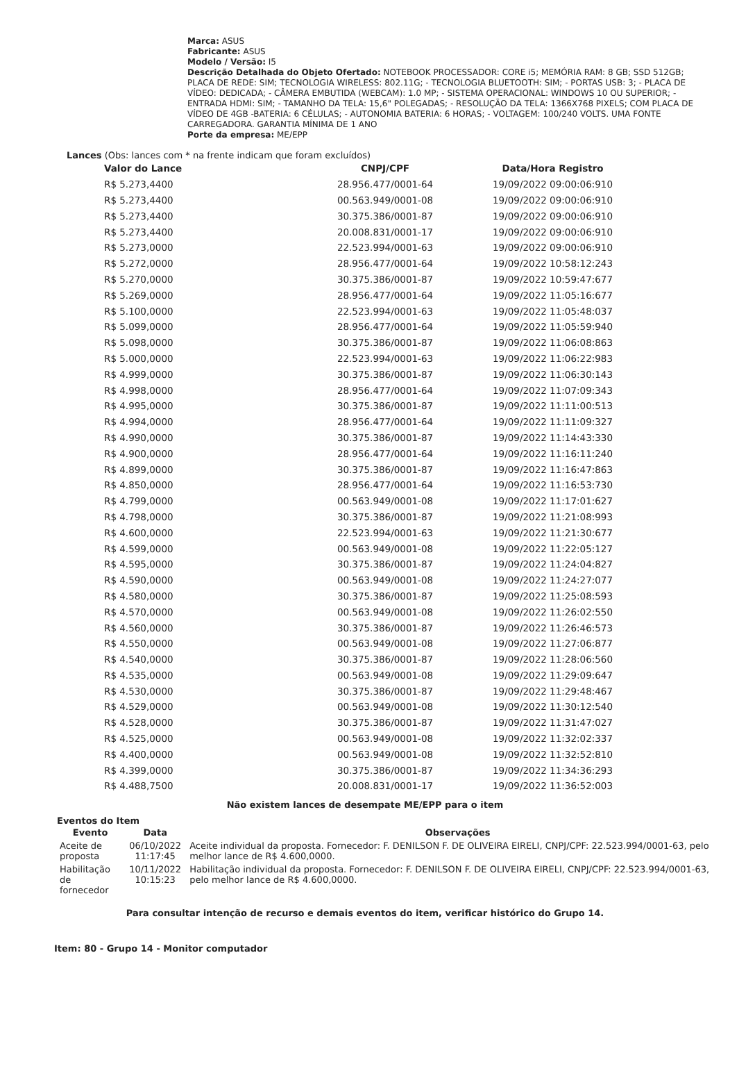Marca: ASUS
Fabricante: ASUS
Modelo / Versão: I5
Descrição Detalhada do Objeto Ofertado: NOTEBOOK PROCESSADOR: CORE i5; MEMÓRIA RAM: 8 GB; SSD 512GB; PLACA DE REDE: SIM; TECNOLOGIA WIRELESS: 802.11G; - TECNOLOGIA BLUETOOTH: SIM; - PORTAS USB: 3; - PLACA DE VÍDEO: DEDICADA; - CÂMERA EMBUTIDA (WEBCAM): 1.0 MP; - SISTEMA OPERACIONAL: WINDOWS 10 OU SUPERIOR; - ENTRADA HDMI: SIM; - TAMANHO DA TELA: 15,6" POLEGADAS; - RESOLUÇÃO DA TELA: 1366X768 PIXELS; COM PLACA DE VÍDEO DE 4GB -BATERIA: 6 CÉLULAS; - AUTONOMIA BATERIA: 6 HORAS; - VOLTAGEM: 100/240 VOLTS. UMA FONTE CARREGADORA. GARANTIA MÍNIMA DE 1 ANO
Porte da empresa: ME/EPP
Lances (Obs: lances com * na frente indicam que foram excluídos)
| Valor do Lance | CNPJ/CPF | Data/Hora Registro |
| --- | --- | --- |
| R$ 5.273,4400 | 28.956.477/0001-64 | 19/09/2022 09:00:06:910 |
| R$ 5.273,4400 | 00.563.949/0001-08 | 19/09/2022 09:00:06:910 |
| R$ 5.273,4400 | 30.375.386/0001-87 | 19/09/2022 09:00:06:910 |
| R$ 5.273,4400 | 20.008.831/0001-17 | 19/09/2022 09:00:06:910 |
| R$ 5.273,0000 | 22.523.994/0001-63 | 19/09/2022 09:00:06:910 |
| R$ 5.272,0000 | 28.956.477/0001-64 | 19/09/2022 10:58:12:243 |
| R$ 5.270,0000 | 30.375.386/0001-87 | 19/09/2022 10:59:47:677 |
| R$ 5.269,0000 | 28.956.477/0001-64 | 19/09/2022 11:05:16:677 |
| R$ 5.100,0000 | 22.523.994/0001-63 | 19/09/2022 11:05:48:037 |
| R$ 5.099,0000 | 28.956.477/0001-64 | 19/09/2022 11:05:59:940 |
| R$ 5.098,0000 | 30.375.386/0001-87 | 19/09/2022 11:06:08:863 |
| R$ 5.000,0000 | 22.523.994/0001-63 | 19/09/2022 11:06:22:983 |
| R$ 4.999,0000 | 30.375.386/0001-87 | 19/09/2022 11:06:30:143 |
| R$ 4.998,0000 | 28.956.477/0001-64 | 19/09/2022 11:07:09:343 |
| R$ 4.995,0000 | 30.375.386/0001-87 | 19/09/2022 11:11:00:513 |
| R$ 4.994,0000 | 28.956.477/0001-64 | 19/09/2022 11:11:09:327 |
| R$ 4.990,0000 | 30.375.386/0001-87 | 19/09/2022 11:14:43:330 |
| R$ 4.900,0000 | 28.956.477/0001-64 | 19/09/2022 11:16:11:240 |
| R$ 4.899,0000 | 30.375.386/0001-87 | 19/09/2022 11:16:47:863 |
| R$ 4.850,0000 | 28.956.477/0001-64 | 19/09/2022 11:16:53:730 |
| R$ 4.799,0000 | 00.563.949/0001-08 | 19/09/2022 11:17:01:627 |
| R$ 4.798,0000 | 30.375.386/0001-87 | 19/09/2022 11:21:08:993 |
| R$ 4.600,0000 | 22.523.994/0001-63 | 19/09/2022 11:21:30:677 |
| R$ 4.599,0000 | 00.563.949/0001-08 | 19/09/2022 11:22:05:127 |
| R$ 4.595,0000 | 30.375.386/0001-87 | 19/09/2022 11:24:04:827 |
| R$ 4.590,0000 | 00.563.949/0001-08 | 19/09/2022 11:24:27:077 |
| R$ 4.580,0000 | 30.375.386/0001-87 | 19/09/2022 11:25:08:593 |
| R$ 4.570,0000 | 00.563.949/0001-08 | 19/09/2022 11:26:02:550 |
| R$ 4.560,0000 | 30.375.386/0001-87 | 19/09/2022 11:26:46:573 |
| R$ 4.550,0000 | 00.563.949/0001-08 | 19/09/2022 11:27:06:877 |
| R$ 4.540,0000 | 30.375.386/0001-87 | 19/09/2022 11:28:06:560 |
| R$ 4.535,0000 | 00.563.949/0001-08 | 19/09/2022 11:29:09:647 |
| R$ 4.530,0000 | 30.375.386/0001-87 | 19/09/2022 11:29:48:467 |
| R$ 4.529,0000 | 00.563.949/0001-08 | 19/09/2022 11:30:12:540 |
| R$ 4.528,0000 | 30.375.386/0001-87 | 19/09/2022 11:31:47:027 |
| R$ 4.525,0000 | 00.563.949/0001-08 | 19/09/2022 11:32:02:337 |
| R$ 4.400,0000 | 00.563.949/0001-08 | 19/09/2022 11:32:52:810 |
| R$ 4.399,0000 | 30.375.386/0001-87 | 19/09/2022 11:34:36:293 |
| R$ 4.488,7500 | 20.008.831/0001-17 | 19/09/2022 11:36:52:003 |
Não existem lances de desempate ME/EPP para o item
Eventos do Item
| Evento | Data | Observações |
| --- | --- | --- |
| Aceite de proposta | 06/10/2022 11:17:45 | Aceite individual da proposta. Fornecedor: F. DENILSON F. DE OLIVEIRA EIRELI, CNPJ/CPF: 22.523.994/0001-63, pelo melhor lance de R$ 4.600,0000. |
| Habilitação de fornecedor | 10/11/2022 10:15:23 | Habilitação individual da proposta. Fornecedor: F. DENILSON F. DE OLIVEIRA EIRELI, CNPJ/CPF: 22.523.994/0001-63, pelo melhor lance de R$ 4.600,0000. |
Para consultar intenção de recurso e demais eventos do item, verificar histórico do Grupo 14.
Item: 80 - Grupo 14 - Monitor computador